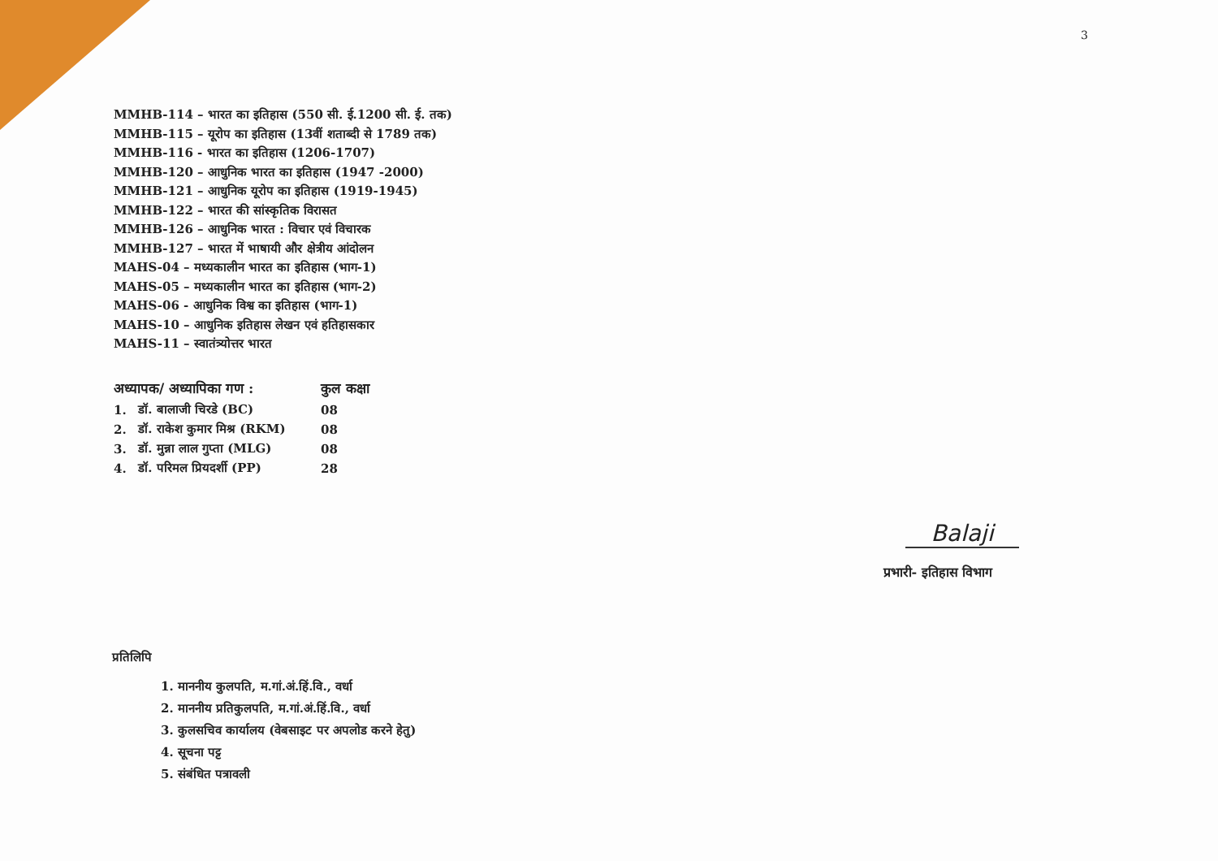3
MMHB-114 – भारत का इतिहास (550 सी. ई.1200 सी. ई. तक)
MMHB-115 – यूरोप का इतिहास (13वीं शताब्दी से 1789 तक)
MMHB-116 - भारत का इतिहास (1206-1707)
MMHB-120 – आधुनिक भारत का इतिहास (1947 -2000)
MMHB-121 – आधुनिक यूरोप का इतिहास (1919-1945)
MMHB-122 – भारत की सांस्कृतिक विरासत
MMHB-126 – आधुनिक भारत : विचार एवं विचारक
MMHB-127 – भारत में भाषायी और क्षेत्रीय आंदोलन
MAHS-04 – मध्यकालीन भारत का इतिहास (भाग-1)
MAHS-05 – मध्यकालीन भारत का इतिहास (भाग-2)
MAHS-06 - आधुनिक विश्व का इतिहास (भाग-1)
MAHS-10 – आधुनिक इतिहास लेखन एवं हतिहासकार
MAHS-11 – स्वातंत्र्योत्तर भारत
| अध्यापक/ अध्यापिका गण : | | कुल कक्षा |
| --- | --- | --- |
| 1. | डॉ. बालाजी चिरडे (BC) | 08 |
| 2. | डॉ. राकेश कुमार मिश्र (RKM) | 08 |
| 3. | डॉ. मुन्ना लाल गुप्ता (MLG) | 08 |
| 4. | डॉ. परिमल प्रियदर्शी (PP) | 28 |
Balaji
प्रभारी- इतिहास विभाग
प्रतिलिपि
1. माननीय कुलपति, म.गां.अं.हिं.वि., वर्धा
2. माननीय प्रतिकुलपति, म.गां.अं.हिं.वि., वर्धा
3. कुलसचिव कार्यालय (वेबसाइट पर अपलोड करने हेतु)
4. सूचना पट्ट
5. संबंधित पत्रावली